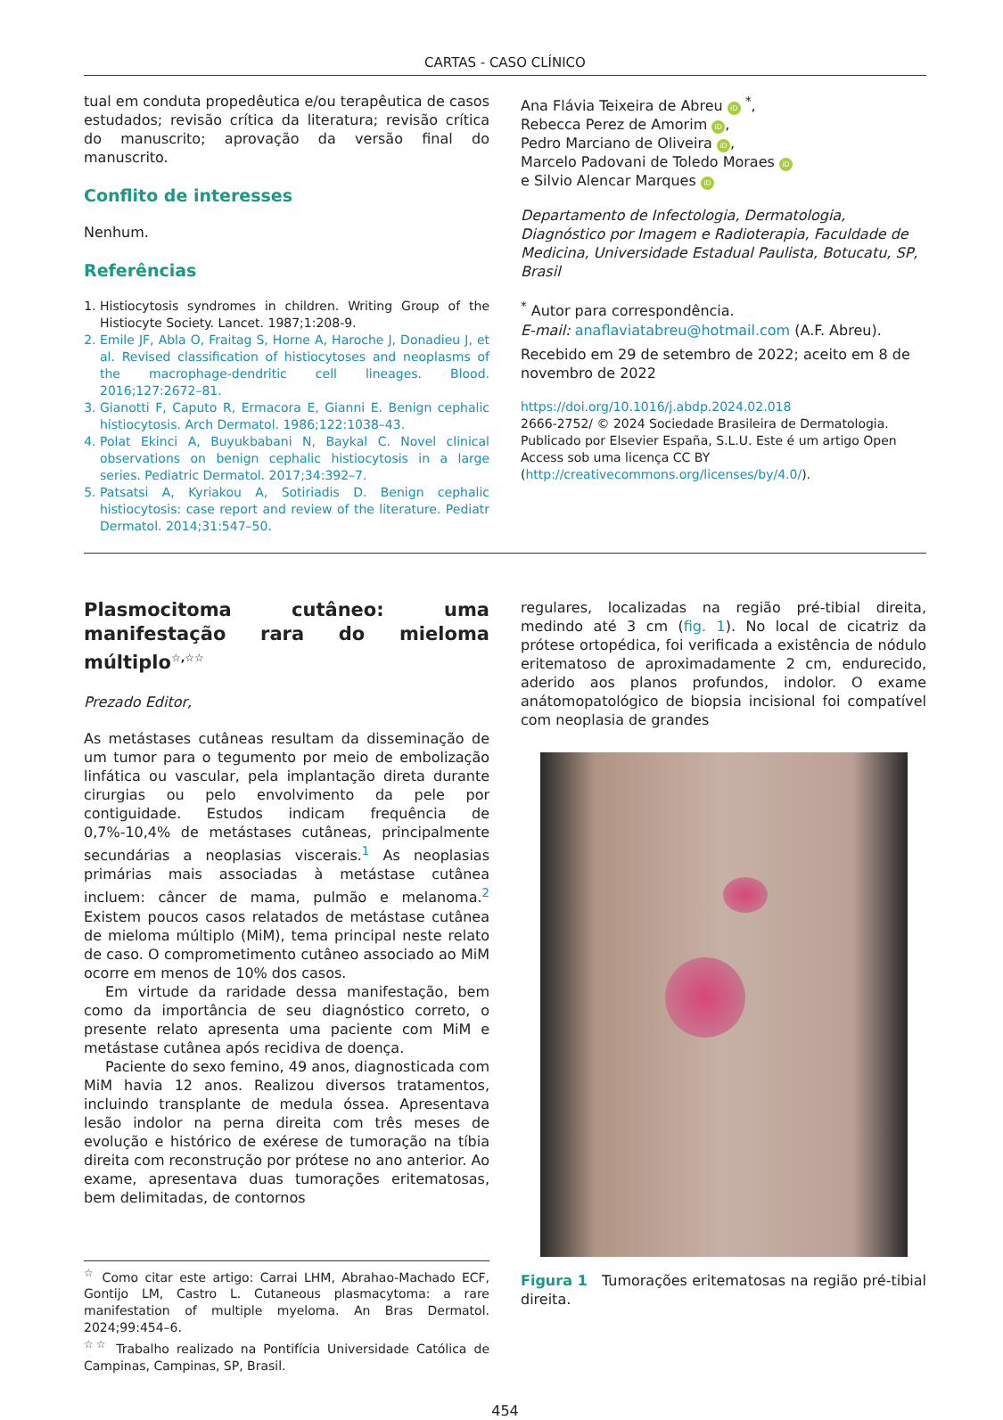CARTAS - CASO CLÍNICO
tual em conduta propedêutica e/ou terapêutica de casos estudados; revisão crítica da literatura; revisão crítica do manuscrito; aprovação da versão final do manuscrito.
Conflito de interesses
Nenhum.
Referências
1. Histiocytosis syndromes in children. Writing Group of the Histiocyte Society. Lancet. 1987;1:208-9.
2. Emile JF, Abla O, Fraitag S, Horne A, Haroche J, Donadieu J, et al. Revised classification of histiocytoses and neoplasms of the macrophage-dendritic cell lineages. Blood. 2016;127:2672–81.
3. Gianotti F, Caputo R, Ermacora E, Gianni E. Benign cephalic histiocytosis. Arch Dermatol. 1986;122:1038–43.
4. Polat Ekinci A, Buyukbabani N, Baykal C. Novel clinical observations on benign cephalic histiocytosis in a large series. Pediatric Dermatol. 2017;34:392–7.
5. Patsatsi A, Kyriakou A, Sotiriadis D. Benign cephalic histiocytosis: case report and review of the literature. Pediatr Dermatol. 2014;31:547–50.
Ana Flávia Teixeira de Abreu iD <sup>*</sup>,
Rebecca Perez de Amorim iD,
Pedro Marciano de Oliveira iD,
Marcelo Padovani de Toledo Moraes iD
e Silvio Alencar Marques iD
Departamento de Infectologia, Dermatologia, Diagnóstico por Imagem e Radioterapia, Faculdade de Medicina, Universidade Estadual Paulista, Botucatu, SP, Brasil
<sup>*</sup> Autor para correspondência.
E-mail: anaflaviatabreu@hotmail.com (A.F. Abreu).
Recebido em 29 de setembro de 2022; aceito em 8 de novembro de 2022
https://doi.org/10.1016/j.abdp.2024.02.018
2666-2752/ © 2024 Sociedade Brasileira de Dermatologia. Publicado por Elsevier España, S.L.U. Este é um artigo Open Access sob uma licença CC BY (http://creativecommons.org/licenses/by/4.0/).
Plasmocitoma cutâneo: uma manifestação rara do mieloma múltiplo<sup>☆,☆☆</sup>
Prezado Editor,
As metástases cutâneas resultam da disseminação de um tumor para o tegumento por meio de embolização linfática ou vascular, pela implantação direta durante cirurgias ou pelo envolvimento da pele por contiguidade. Estudos indicam frequência de 0,7%-10,4% de metástases cutâneas, principalmente secundárias a neoplasias viscerais.<sup>1</sup> As neoplasias primárias mais associadas à metástase cutânea incluem: câncer de mama, pulmão e melanoma.<sup>2</sup> Existem poucos casos relatados de metástase cutânea de mieloma múltiplo (MiM), tema principal neste relato de caso. O comprometimento cutâneo associado ao MiM ocorre em menos de 10% dos casos.
Em virtude da raridade dessa manifestação, bem como da importância de seu diagnóstico correto, o presente relato apresenta uma paciente com MiM e metástase cutânea após recidiva de doença.
Paciente do sexo femino, 49 anos, diagnosticada com MiM havia 12 anos. Realizou diversos tratamentos, incluindo transplante de medula óssea. Apresentava lesão indolor na perna direita com três meses de evolução e histórico de exérese de tumoração na tíbia direita com reconstrução por prótese no ano anterior. Ao exame, apresentava duas tumorações eritematosas, bem delimitadas, de contornos
<sup>☆</sup> Como citar este artigo: Carrai LHM, Abrahao-Machado ECF, Gontijo LM, Castro L. Cutaneous plasmacytoma: a rare manifestation of multiple myeloma. An Bras Dermatol. 2024;99:454–6.
<sup>☆☆</sup> Trabalho realizado na Pontifícia Universidade Católica de Campinas, Campinas, SP, Brasil.
regulares, localizadas na região pré-tibial direita, medindo até 3 cm (fig. 1). No local de cicatriz da prótese ortopédica, foi verificada a existência de nódulo eritematoso de aproximadamente 2 cm, endurecido, aderido aos planos profundos, indolor. O exame anátomopatológico de biopsia incisional foi compatível com neoplasia de grandes
Figura 1 Tumorações eritematosas na região pré-tibial direita.
454